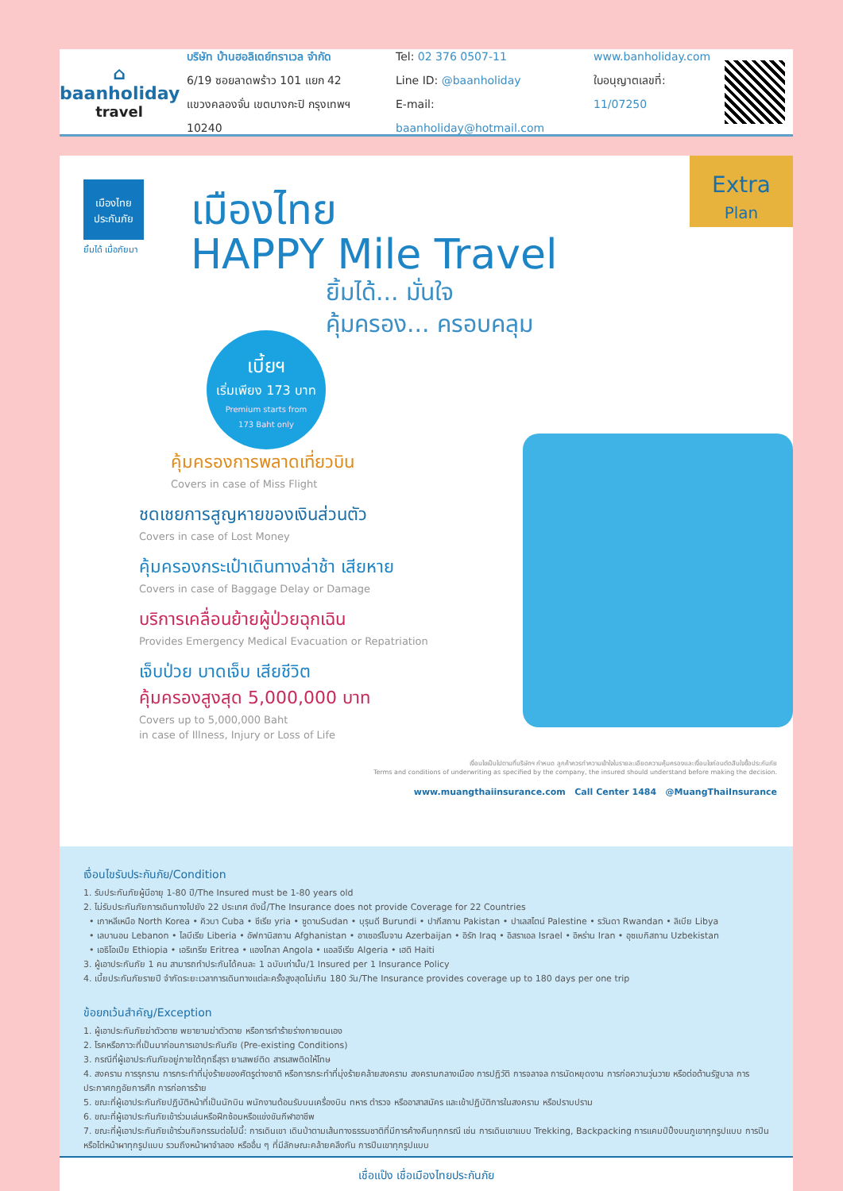⌂
baanholiday
travel
บริษัท บ้านฮอลิเดย์ทราเวล จำกัด
6/19 ซอยลาดพร้าว 101 แยก 42
แขวงคลองจั่น เขตบางกะปิ กรุงเทพฯ 10240
Tel: 02 376 0507-11
Line ID: @baanholiday
E-mail: baanholiday@hotmail.com
www.banholiday.com
ใบอนุญาตเลขที่: 11/07250
เมืองไทย
ประกันภัย
ยิ้มได้ เมื่อภัยมา
Extra
Plan
เมืองไทย
HAPPY Mile Travel
ยิ้มได้... มั่นใจ
คุ้มครอง... ครอบคลุม
เบี้ยฯ
เริ่มเพียง 173 บาท
Premium starts from
173 Baht only
คุ้มครองการพลาดเที่ยวบิน
Covers in case of Miss Flight
ชดเชยการสูญหายของเงินส่วนตัว
Covers in case of Lost Money
คุ้มครองกระเป๋าเดินทางล่าช้า เสียหาย
Covers in case of Baggage Delay or Damage
บริการเคลื่อนย้ายผู้ป่วยฉุกเฉิน
Provides Emergency Medical Evacuation or Repatriation
เจ็บป่วย บาดเจ็บ เสียชีวิต
คุ้มครองสูงสุด 5,000,000 บาท
Covers up to 5,000,000 Baht
in case of Illness, Injury or Loss of Life
เงื่อนไขเป็นไปตามที่บริษัทฯ กำหนด ลูกค้าควรทำความเข้าใจในรายละเอียดความคุ้มครองและเงื่อนไขก่อนตัดสินใจซื้อประกันภัย
Terms and conditions of underwriting as specified by the company, the insured should understand before making the decision.
www.muangthaiinsurance.com Call Center 1484 @MuangThaiInsurance
เงื่อนไขรับประกันภัย/Condition
1. รับประกันภัยผู้มีอายุ 1-80 ปี/The Insured must be 1-80 years old
2. ไม่รับประกันภัยการเดินทางไปยัง 22 ประเทศ ดังนี้/The Insurance does not provide Coverage for 22 Countries
• เกาหลีเหนือ North Korea • คิวบา Cuba • ซีเรีย yria • ซูดานSudan • บุรุนดี Burundi • ปากีสถาน Pakistan • ปาเลสไตน์ Palestine • รวันดา Rwandan • ลิเบีย Libya
• เลบานอน Lebanon • ไลบีเรีย Liberia • อัฟกานิสถาน Afghanistan • อาเซอร์ไบจาน Azerbaijan • อิรัก Iraq • อิสราเอล Israel • อิหร่าน Iran • อุซเบกิสถาน Uzbekistan
• เอธิโอเปีย Ethiopia • เอริเทรีย Eritrea • แองโกลา Angola • แอลจีเรีย Algeria • เฮติ Haiti
3. ผู้เอาประกันภัย 1 คน สามารถทำประกันได้คนละ 1 ฉบับเท่านั้น/1 Insured per 1 Insurance Policy
4. เบี้ยประกันภัยรายปี จำกัดระยะเวลาการเดินทางแต่ละครั้งสูงสุดไม่เกิน 180 วัน/The Insurance provides coverage up to 180 days per one trip
ข้อยกเว้นสำคัญ/Exception
1. ผู้เอาประกันภัยฆ่าตัวตาย พยายามฆ่าตัวตาย หรือการทำร้ายร่างกายตนเอง
2. โรคหรือภาวะที่เป็นมาก่อนการเอาประกันภัย (Pre-existing Conditions)
3. กรณีที่ผู้เอาประกันภัยอยู่ภายใต้ฤทธิ์สุรา ยาเสพย์ติด สารเสพติดให้โทษ
4. สงคราม การรุกราน การกระทำที่มุ่งร้ายของศัตรูต่างชาติ หรือการกระทำที่มุ่งร้ายคล้ายสงคราม สงครามกลางเมือง การปฏิวัติ การจลาจล การนัดหยุดงาน การก่อความวุ่นวาย หรือต่อต้านรัฐบาล การประกาศกฎอัยการศึก การก่อการร้าย
5. ขณะที่ผู้เอาประกันภัยปฏิบัติหน้าที่เป็นนักบิน พนักงานต้อนรับบนเครื่องบิน ทหาร ตำรวจ หรืออาสาสมัคร และเข้าปฏิบัติการในสงคราม หรือปราบปราม
6. ขณะที่ผู้เอาประกันภัยเข้าร่วมเล่นหรือฝึกซ้อมหรือแข่งขันกีฬาอาชีพ
7. ขณะที่ผู้เอาประกันภัยเข้าร่วมกิจกรรมต่อไปนี้: การเดินเขา เดินป่าตามเส้นทางธรรมชาติที่มีการค้างคืนทุกกรณี เช่น การเดินเขาแบบ Trekking, Backpacking การแคมป์ปิ้งบนภูเขาทุกรูปแบบ การปีนหรือไต่หน้าผาทุกรูปแบบ รวมถึงหน้าผาจำลอง หรืออื่น ๆ ที่มีลักษณะคล้ายคลึงกัน การปีนเขาทุกรูปแบบ
เชื่อแป๊ง เชื่อเมืองไทยประกันภัย